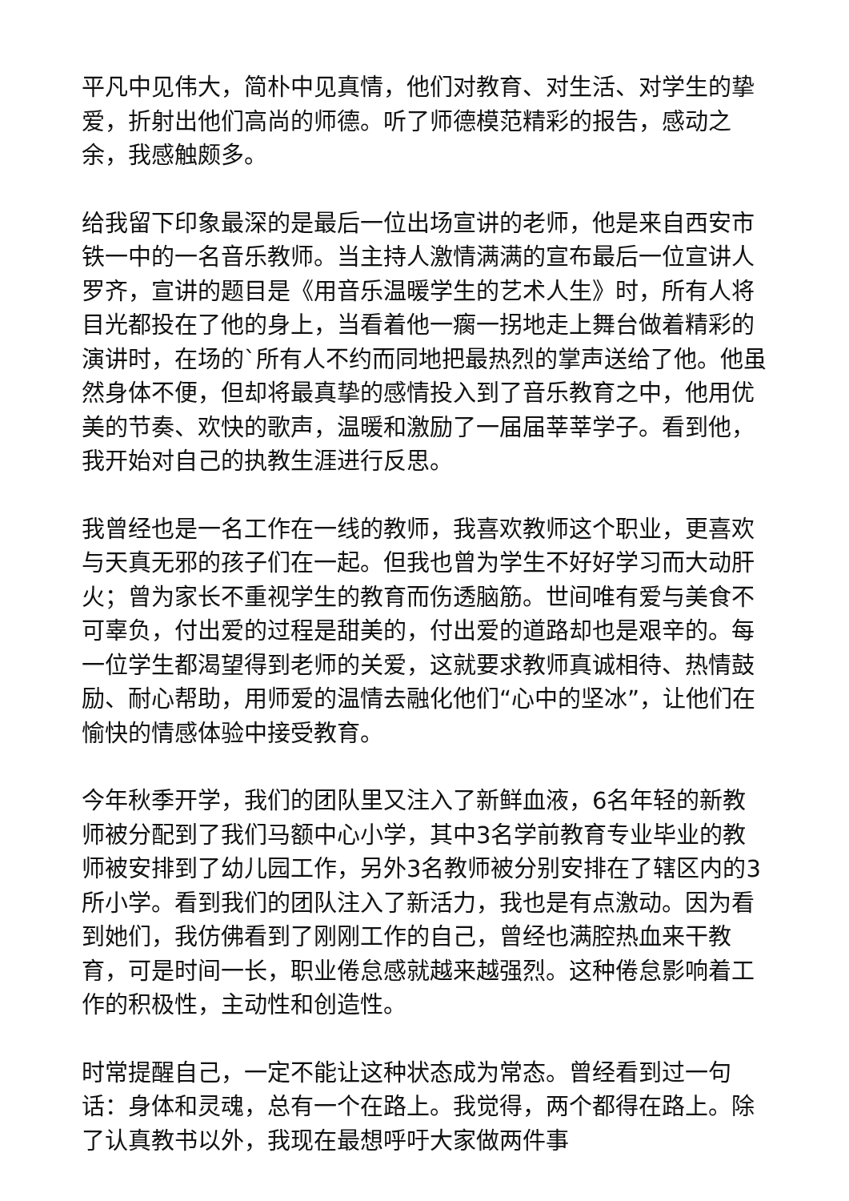平凡中见伟大，简朴中见真情，他们对教育、对生活、对学生的挚爱，折射出他们高尚的师德。听了师德模范精彩的报告，感动之余，我感触颇多。
给我留下印象最深的是最后一位出场宣讲的老师，他是来自西安市铁一中的一名音乐教师。当主持人激情满满的宣布最后一位宣讲人罗齐，宣讲的题目是《用音乐温暖学生的艺术人生》时，所有人将目光都投在了他的身上，当看着他一瘸一拐地走上舞台做着精彩的演讲时，在场的`所有人不约而同地把最热烈的掌声送给了他。他虽然身体不便，但却将最真挚的感情投入到了音乐教育之中，他用优美的节奏、欢快的歌声，温暖和激励了一届届莘莘学子。看到他，我开始对自己的执教生涯进行反思。
我曾经也是一名工作在一线的教师，我喜欢教师这个职业，更喜欢与天真无邪的孩子们在一起。但我也曾为学生不好好学习而大动肝火；曾为家长不重视学生的教育而伤透脑筋。世间唯有爱与美食不可辜负，付出爱的过程是甜美的，付出爱的道路却也是艰辛的。每一位学生都渴望得到老师的关爱，这就要求教师真诚相待、热情鼓励、耐心帮助，用师爱的温情去融化他们“心中的坚冰”，让他们在愉快的情感体验中接受教育。
今年秋季开学，我们的团队里又注入了新鲜血液，6名年轻的新教师被分配到了我们马额中心小学，其中3名学前教育专业毕业的教师被安排到了幼儿园工作，另外3名教师被分别安排在了辖区内的3所小学。看到我们的团队注入了新活力，我也是有点激动。因为看到她们，我仿佛看到了刚刚工作的自己，曾经也满腔热血来干教育，可是时间一长，职业倦怠感就越来越强烈。这种倦怠影响着工作的积极性，主动性和创造性。
时常提醒自己，一定不能让这种状态成为常态。曾经看到过一句话：身体和灵魂，总有一个在路上。我觉得，两个都得在路上。除了认真教书以外，我现在最想呼吁大家做两件事